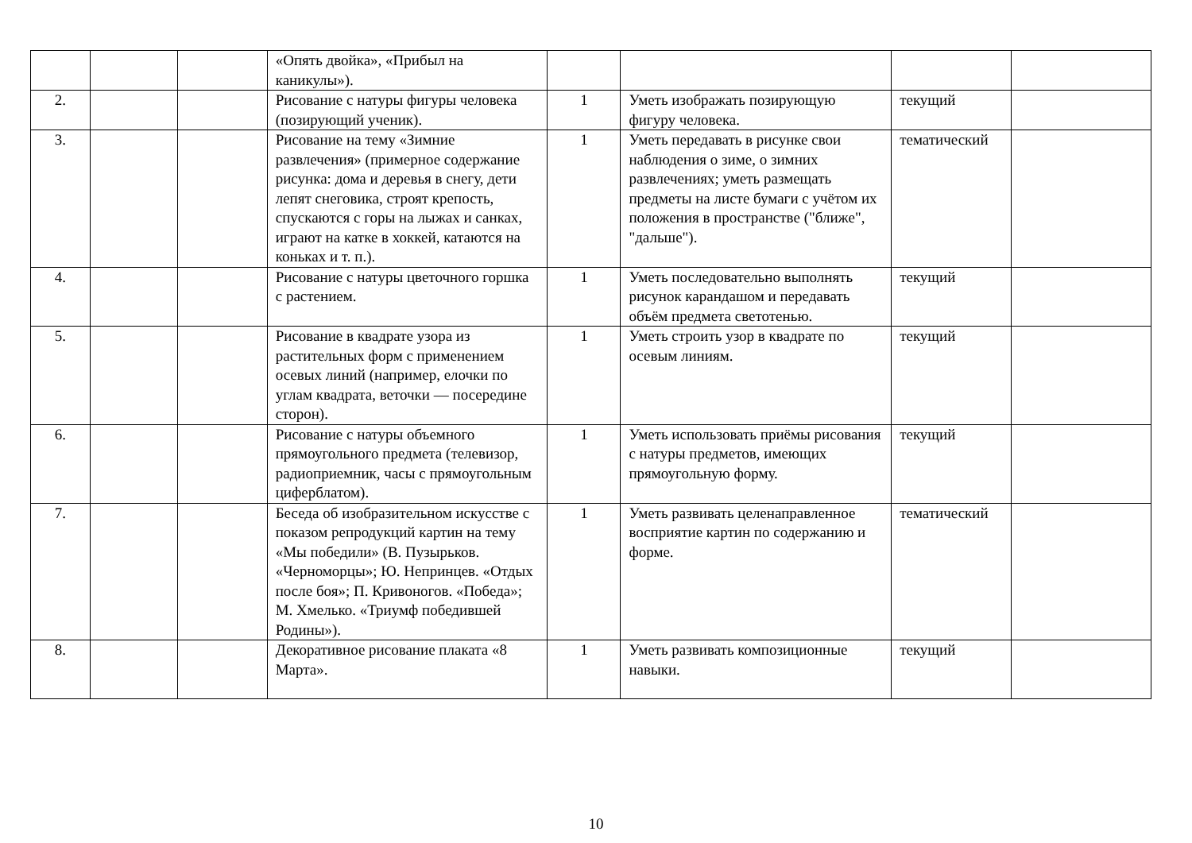| | | | «Опять двойка», «Прибыл на каникулы»). | | | | |
| 2. | | | Рисование с натуры фигуры человека (позирующий ученик). | 1 | Уметь изображать позирующую фигуру человека. | текущий | |
| 3. | | | Рисование на тему «Зимние развлечения» (примерное содержание рисунка: дома и деревья в снегу, дети лепят снеговика, строят крепость, спускаются с горы на лыжах и санках, играют на катке в хоккей, катаются на коньках и т. п.). | 1 | Уметь передавать в рисунке свои наблюдения о зиме, о зимних развлечениях; уметь размещать предметы на листе бумаги с учётом их положения в пространстве ("ближе", "дальше"). | тематический | |
| 4. | | | Рисование с натуры цветочного горшка с растением. | 1 | Уметь последовательно выполнять рисунок карандашом и передавать объём предмета светотенью. | текущий | |
| 5. | | | Рисование в квадрате узора из растительных форм с применением осевых линий (например, елочки по углам квадрата, веточки — посередине сторон). | 1 | Уметь строить узор в квадрате по осевым линиям. | текущий | |
| 6. | | | Рисование с натуры объемного прямоугольного предмета (телевизор, радиоприемник, часы с прямоугольным циферблатом). | 1 | Уметь использовать приёмы рисования с натуры предметов, имеющих прямоугольную форму. | текущий | |
| 7. | | | Беседа об изобразительном искусстве с показом репродукций картин на тему «Мы победили» (В. Пузырьков. «Черноморцы»; Ю. Непринцев. «Отдых после боя»; П. Кривоногов. «Победа»; М. Хмелько. «Триумф победившей Родины»). | 1 | Уметь развивать целенаправленное восприятие картин по содержанию и форме. | тематический | |
| 8. | | | Декоративное рисование плаката «8 Марта». | 1 | Уметь развивать композиционные навыки. | текущий | |
10